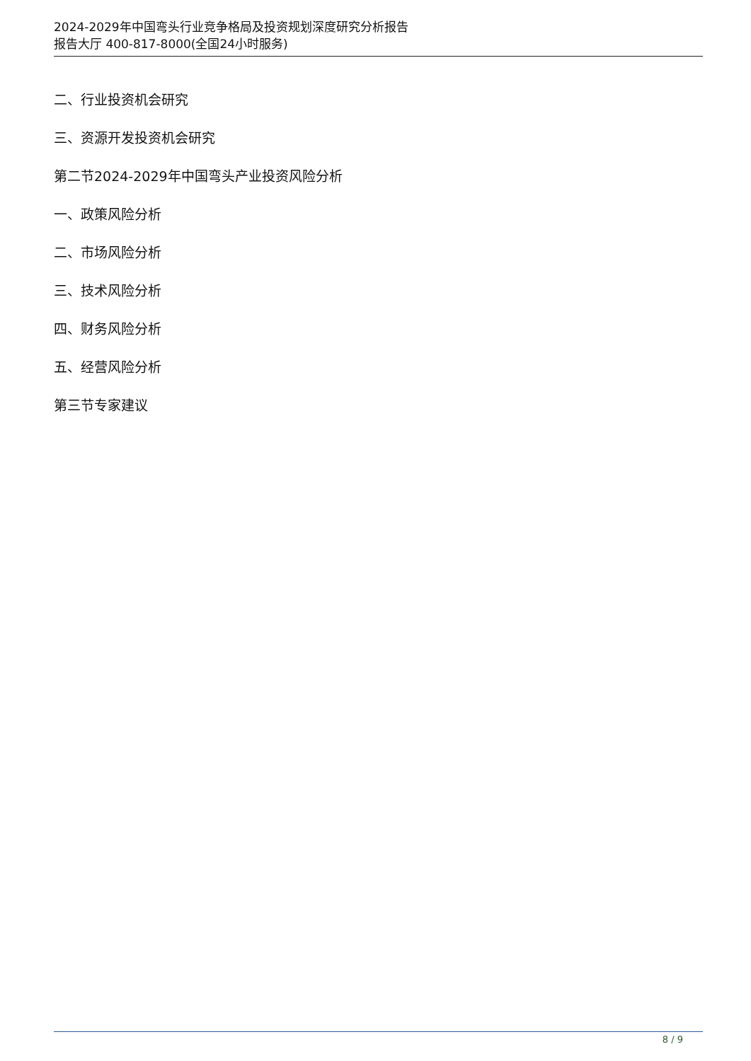2024-2029年中国弯头行业竞争格局及投资规划深度研究分析报告
报告大厅 400-817-8000(全国24小时服务)
二、行业投资机会研究
三、资源开发投资机会研究
第二节2024-2029年中国弯头产业投资风险分析
一、政策风险分析
二、市场风险分析
三、技术风险分析
四、财务风险分析
五、经营风险分析
第三节专家建议
8 / 9